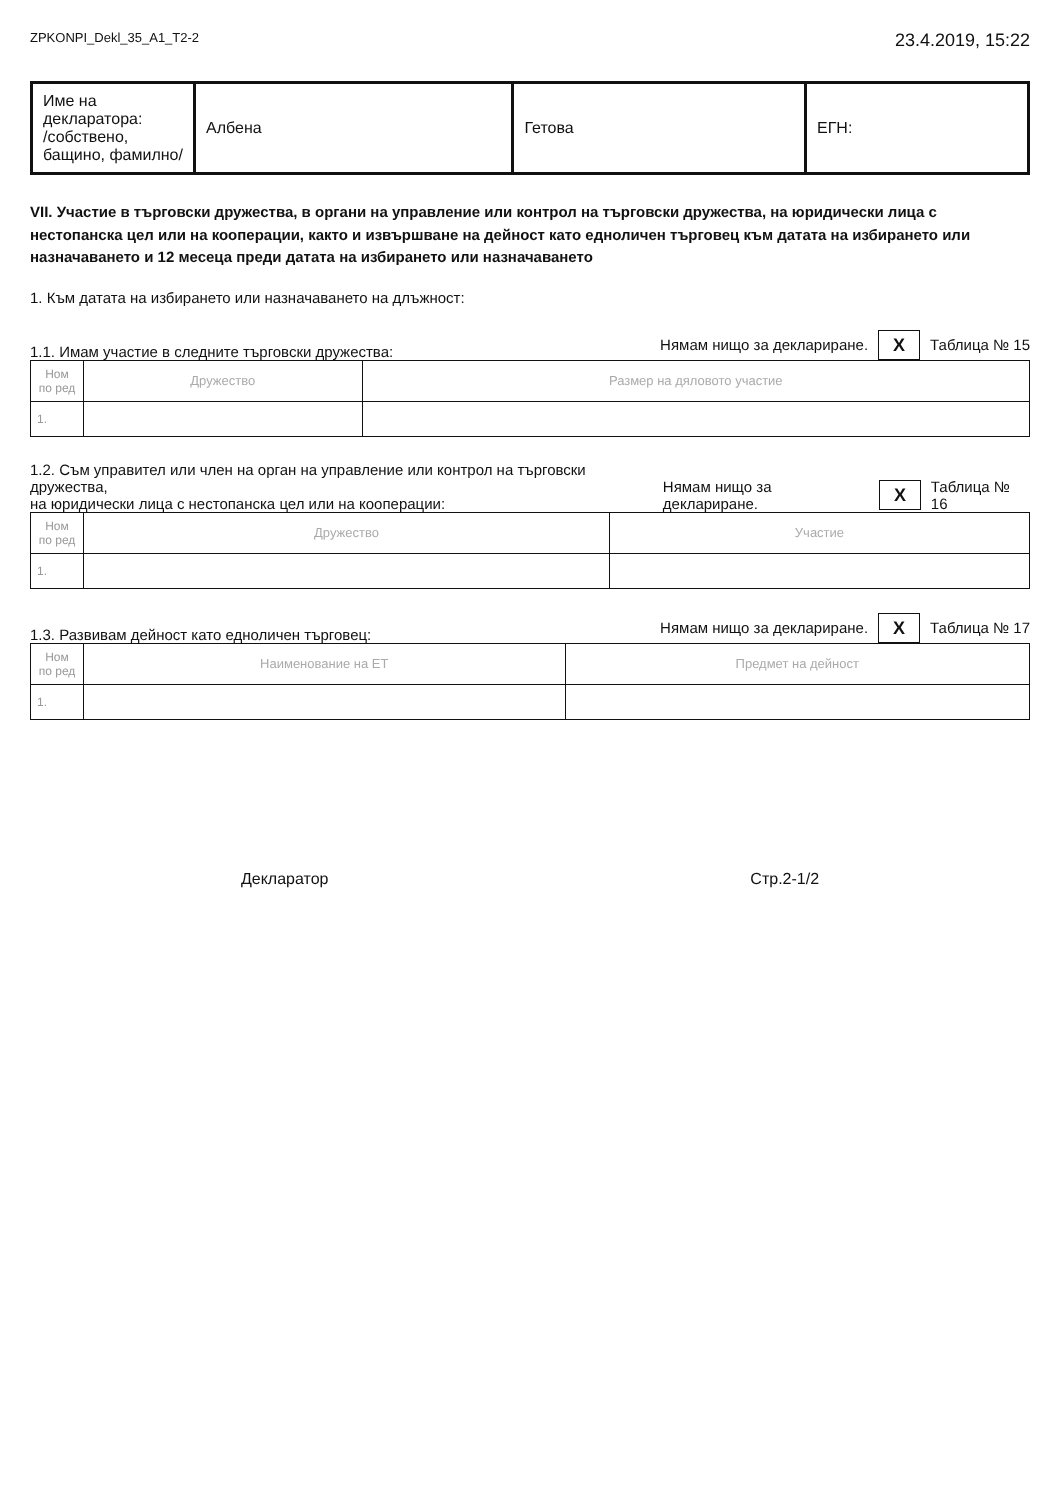ZPKONPI_Dekl_35_A1_T2-2 23.4.2019, 15:22
| Име на декларатора: /собствено, бащино, фамилно/ | Албена | Гетова | ЕГН: |
VII. Участие в търговски дружества, в органи на управление или контрол на търговски дружества, на юридически лица с нестопанска цел или на кооперации, както и извършване на дейност като едноличен търговец към датата на избирането или назначаването и 12 месеца преди датата на избирането или назначаването
1. Към датата на избирането или назначаването на длъжност:
1.1. Имам участие в следните търговски дружества: Нямам нищо за деклариране. X Таблица № 15
| Ном по ред | Дружество | Размер на дяловото участие |
| --- | --- | --- |
| 1. | | |
1.2. Съм управител или член на орган на управление или контрол на търговски дружества,
на юридически лица с нестопанска цел или на кооперации: Нямам нищо за деклариране. X Таблица № 16
| Ном по ред | Дружество | Участие |
| --- | --- | --- |
| 1. | | |
1.3. Развивам дейност като едноличен търговец: Нямам нищо за деклариране. X Таблица № 17
| Ном по ред | Наименование на ЕТ | Предмет на дейност |
| --- | --- | --- |
| 1. | | |
Декларатор Стр.2-1/2